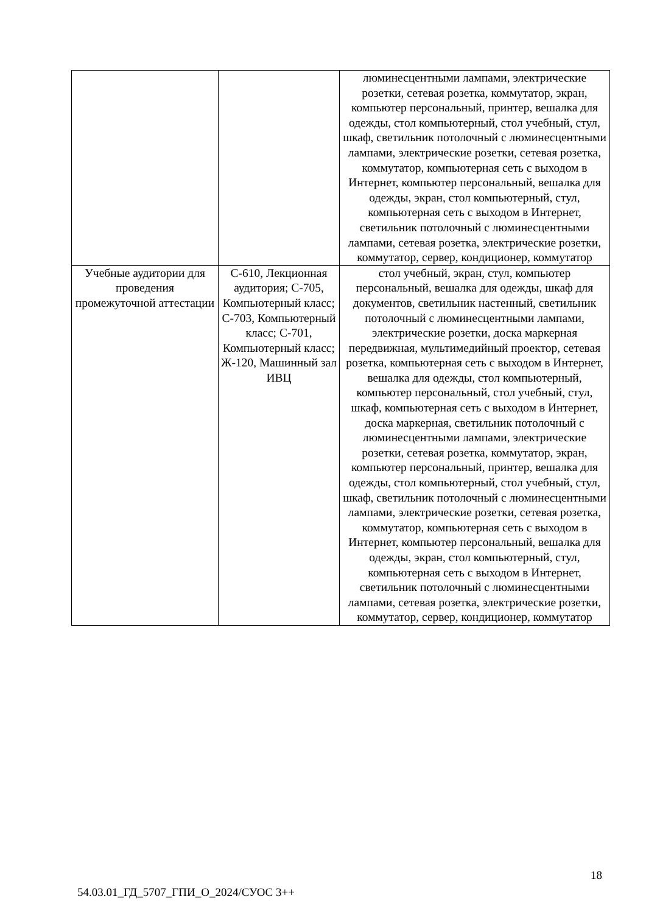| | | люминесцентными лампами, электрические розетки, сетевая розетка, коммутатор, экран, компьютер персональный, принтер, вешалка для одежды, стол компьютерный, стол учебный, стул, шкаф, светильник потолочный с люминесцентными лампами, электрические розетки, сетевая розетка, коммутатор, компьютерная сеть с выходом в Интернет, компьютер персональный, вешалка для одежды, экран, стол компьютерный, стул, компьютерная сеть с выходом в Интернет, светильник потолочный с люминесцентными лампами, сетевая розетка, электрические розетки, коммутатор, сервер, кондиционер, коммутатор |
| Учебные аудитории для проведения промежуточной аттестации | С-610, Лекционная аудитория; С-705, Компьютерный класс; С-703, Компьютерный класс; С-701, Компьютерный класс; Ж-120, Машинный зал ИВЦ | стол учебный, экран, стул, компьютер персональный, вешалка для одежды, шкаф для документов, светильник настенный, светильник потолочный с люминесцентными лампами, электрические розетки, доска маркерная передвижная, мультимедийный проектор, сетевая розетка, компьютерная сеть с выходом в Интернет, вешалка для одежды, стол компьютерный, компьютер персональный, стол учебный, стул, шкаф, компьютерная сеть с выходом в Интернет, доска маркерная, светильник потолочный с люминесцентными лампами, электрические розетки, сетевая розетка, коммутатор, экран, компьютер персональный, принтер, вешалка для одежды, стол компьютерный, стол учебный, стул, шкаф, светильник потолочный с люминесцентными лампами, электрические розетки, сетевая розетка, коммутатор, компьютерная сеть с выходом в Интернет, компьютер персональный, вешалка для одежды, экран, стол компьютерный, стул, компьютерная сеть с выходом в Интернет, светильник потолочный с люминесцентными лампами, сетевая розетка, электрические розетки, коммутатор, сервер, кондиционер, коммутатор |
18
54.03.01_ГД_5707_ГПИ_О_2024/СУОС 3++